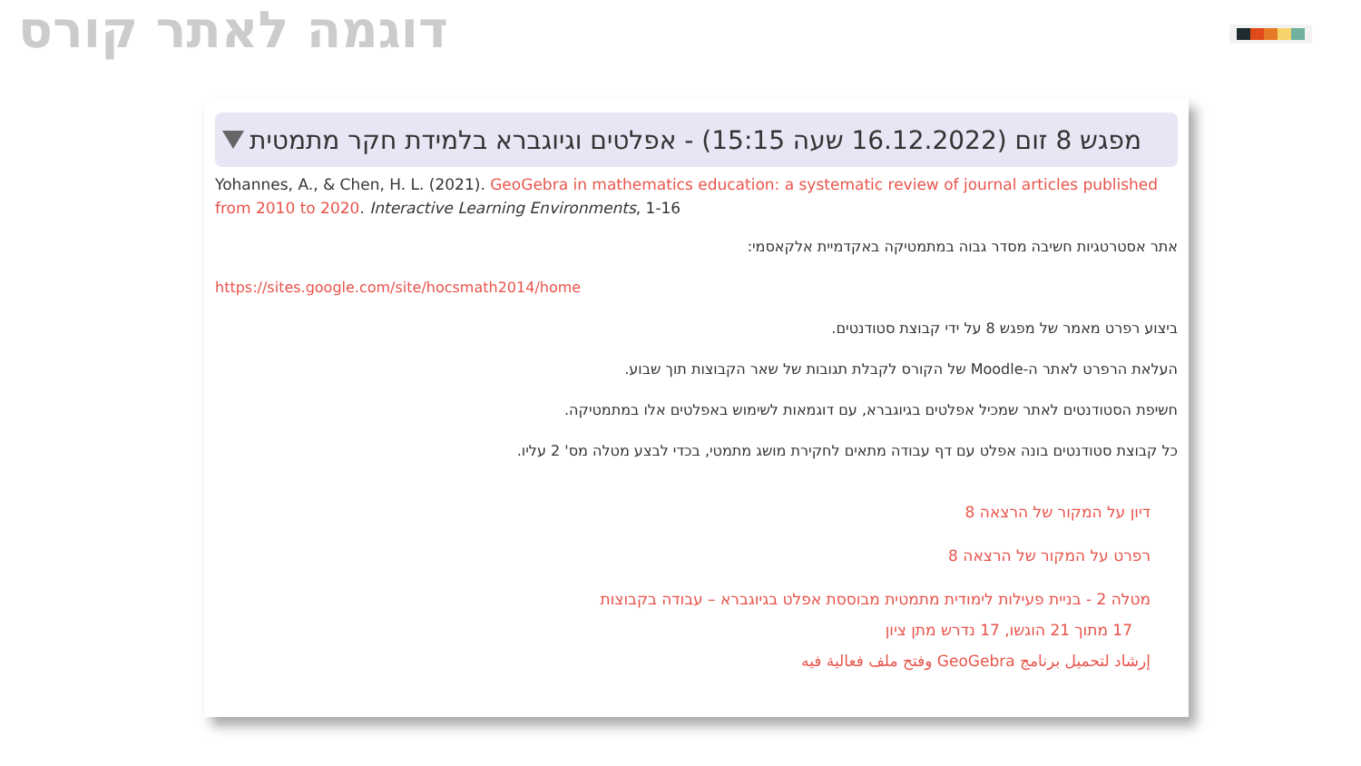דוגמה לאתר קורס
מפגש 8 זום (16.12.2022 שעה 15:15) - אפלטים וגיוגברא בלמידת חקר מתמטית
Yohannes, A., & Chen, H. L. (2021). GeoGebra in mathematics education: a systematic review of journal articles published from 2010 to 2020. Interactive Learning Environments, 1-16
אתר אסטרטגיות חשיבה מסדר גבוה במתמטיקה באקדמיית אלקאסמי:
https://sites.google.com/site/hocsmath2014/home
ביצוע רפרט מאמר של מפגש 8 על ידי קבוצת סטודנטים.
העלאת הרפרט לאתר ה-Moodle של הקורס לקבלת תגובות של שאר הקבוצות תוך שבוע.
חשיפת הסטודנטים לאתר שמכיל אפלטים בגיוגברא, עם דוגמאות לשימוש באפלטים אלו במתמטיקה.
כל קבוצת סטודנטים בונה אפלט עם דף עבודה מתאים לחקירת מושג מתמטי, בכדי לבצע מטלה מס' 2 עליו.
דיון על המקור של הרצאה 8
רפרט על המקור של הרצאה 8
מטלה 2 - בניית פעילות לימודית מתמטית מבוססת אפלט בגיוגברא – עבודה בקבוצות
17 מתוך 21 הוגשו, 17 נדרש מתן ציון
إرشاد لتحميل برنامج GeoGebra وفتح ملف فعالية فيه